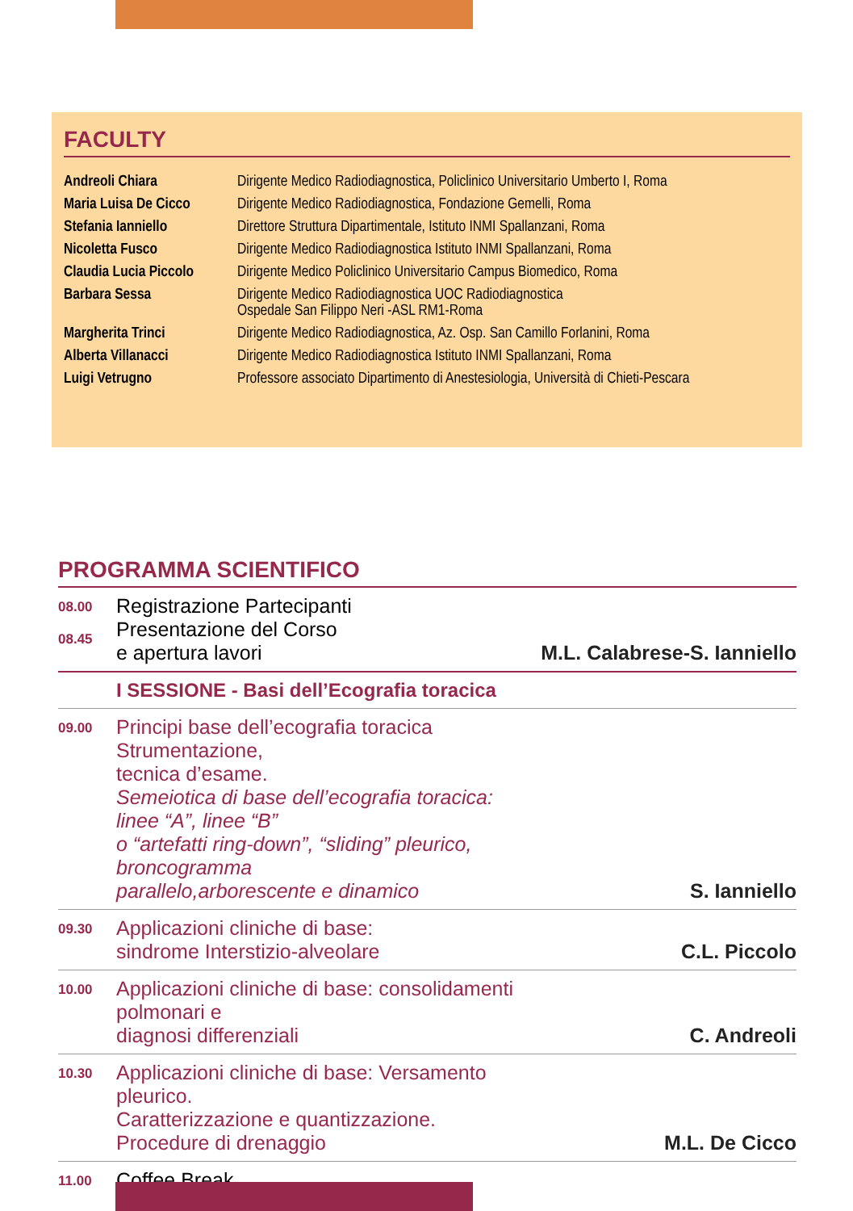FACULTY
| Andreoli Chiara | Dirigente Medico Radiodiagnostica, Policlinico Universitario Umberto I, Roma |
| Maria Luisa De Cicco | Dirigente Medico Radiodiagnostica, Fondazione Gemelli, Roma |
| Stefania Ianniello | Direttore Struttura Dipartimentale, Istituto INMI Spallanzani, Roma |
| Nicoletta Fusco | Dirigente Medico Radiodiagnostica Istituto INMI Spallanzani, Roma |
| Claudia Lucia Piccolo | Dirigente Medico Policlinico Universitario Campus Biomedico, Roma |
| Barbara Sessa | Dirigente Medico Radiodiagnostica UOC Radiodiagnostica Ospedale San Filippo Neri -ASL RM1-Roma |
| Margherita Trinci | Dirigente Medico Radiodiagnostica, Az. Osp. San Camillo Forlanini, Roma |
| Alberta Villanacci | Dirigente Medico Radiodiagnostica Istituto INMI Spallanzani, Roma |
| Luigi Vetrugno | Professore associato Dipartimento di Anestesiologia, Università di Chieti-Pescara |
PROGRAMMA SCIENTIFICO
| 08.00 08.45 | Registrazione Partecipanti Presentazione del Corso e apertura lavori | M.L. Calabrese-S. Ianniello |
| | I SESSIONE - Basi dell’Ecografia toracica | |
| 09.00 | Principi base dell’ecografia toracica Strumentazione, tecnica d’esame. Semeiotica di base dell’ecografia toracica: linee “A”, linee “B” o “artefatti ring-down”, “sliding” pleurico, broncogramma parallelo,arborescente e dinamico | S. Ianniello |
| 09.30 | Applicazioni cliniche di base: sindrome Interstizio-alveolare | C.L. Piccolo |
| 10.00 | Applicazioni cliniche di base: consolidamenti polmonari e diagnosi differenziali | C. Andreoli |
| 10.30 | Applicazioni cliniche di base: Versamento pleurico. Caratterizzazione e quantizzazione. Procedure di drenaggio | M.L. De Cicco |
| 11.00 | Coffee Break | |